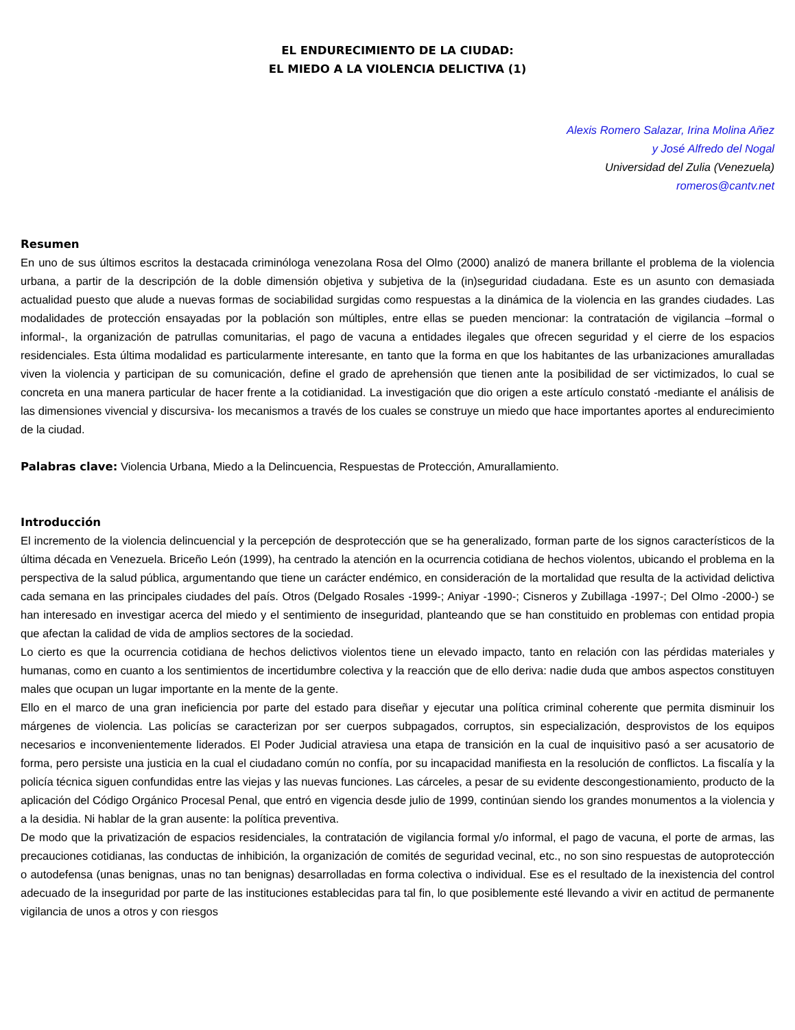EL ENDURECIMIENTO DE LA CIUDAD:
EL MIEDO A LA VIOLENCIA DELICTIVA (1)
Alexis Romero Salazar, Irina Molina Añez
y José Alfredo del Nogal
Universidad del Zulia (Venezuela)
romeros@cantv.net
Resumen
En uno de sus últimos escritos la destacada criminóloga venezolana Rosa del Olmo (2000) analizó de manera brillante el problema de la violencia urbana, a partir de la descripción de la doble dimensión objetiva y subjetiva de la (in)seguridad ciudadana. Este es un asunto con demasiada actualidad puesto que alude a nuevas formas de sociabilidad surgidas como respuestas a la dinámica de la violencia en las grandes ciudades. Las modalidades de protección ensayadas por la población son múltiples, entre ellas se pueden mencionar: la contratación de vigilancia –formal o informal-, la organización de patrullas comunitarias, el pago de vacuna a entidades ilegales que ofrecen seguridad y el cierre de los espacios residenciales. Esta última modalidad es particularmente interesante, en tanto que la forma en que los habitantes de las urbanizaciones amuralladas viven la violencia y participan de su comunicación, define el grado de aprehensión que tienen ante la posibilidad de ser victimizados, lo cual se concreta en una manera particular de hacer frente a la cotidianidad. La investigación que dio origen a este artículo constató -mediante el análisis de las dimensiones vivencial y discursiva- los mecanismos a través de los cuales se construye un miedo que hace importantes aportes al endurecimiento de la ciudad.
Palabras clave: Violencia Urbana, Miedo a la Delincuencia, Respuestas de Protección, Amurallamiento.
Introducción
El incremento de la violencia delincuencial y la percepción de desprotección que se ha generalizado, forman parte de los signos característicos de la última década en Venezuela. Briceño León (1999), ha centrado la atención en la ocurrencia cotidiana de hechos violentos, ubicando el problema en la perspectiva de la salud pública, argumentando que tiene un carácter endémico, en consideración de la mortalidad que resulta de la actividad delictiva cada semana en las principales ciudades del país. Otros (Delgado Rosales -1999-; Aniyar -1990-; Cisneros y Zubillaga -1997-; Del Olmo -2000-) se han interesado en investigar acerca del miedo y el sentimiento de inseguridad, planteando que se han constituido en problemas con entidad propia que afectan la calidad de vida de amplios sectores de la sociedad.
Lo cierto es que la ocurrencia cotidiana de hechos delictivos violentos tiene un elevado impacto, tanto en relación con las pérdidas materiales y humanas, como en cuanto a los sentimientos de incertidumbre colectiva y la reacción que de ello deriva: nadie duda que ambos aspectos constituyen males que ocupan un lugar importante en la mente de la gente.
Ello en el marco de una gran ineficiencia por parte del estado para diseñar y ejecutar una política criminal coherente que permita disminuir los márgenes de violencia. Las policías se caracterizan por ser cuerpos subpagados, corruptos, sin especialización, desprovistos de los equipos necesarios e inconvenientemente liderados. El Poder Judicial atraviesa una etapa de transición en la cual de inquisitivo pasó a ser acusatorio de forma, pero persiste una justicia en la cual el ciudadano común no confía, por su incapacidad manifiesta en la resolución de conflictos. La fiscalía y la policía técnica siguen confundidas entre las viejas y las nuevas funciones. Las cárceles, a pesar de su evidente descongestionamiento, producto de la aplicación del Código Orgánico Procesal Penal, que entró en vigencia desde julio de 1999, continúan siendo los grandes monumentos a la violencia y a la desidia. Ni hablar de la gran ausente: la política preventiva.
De modo que la privatización de espacios residenciales, la contratación de vigilancia formal y/o informal, el pago de vacuna, el porte de armas, las precauciones cotidianas, las conductas de inhibición, la organización de comités de seguridad vecinal, etc., no son sino respuestas de autoprotección o autodefensa (unas benignas, unas no tan benignas) desarrolladas en forma colectiva o individual. Ese es el resultado de la inexistencia del control adecuado de la inseguridad por parte de las instituciones establecidas para tal fin, lo que posiblemente esté llevando a vivir en actitud de permanente vigilancia de unos a otros y con riesgos